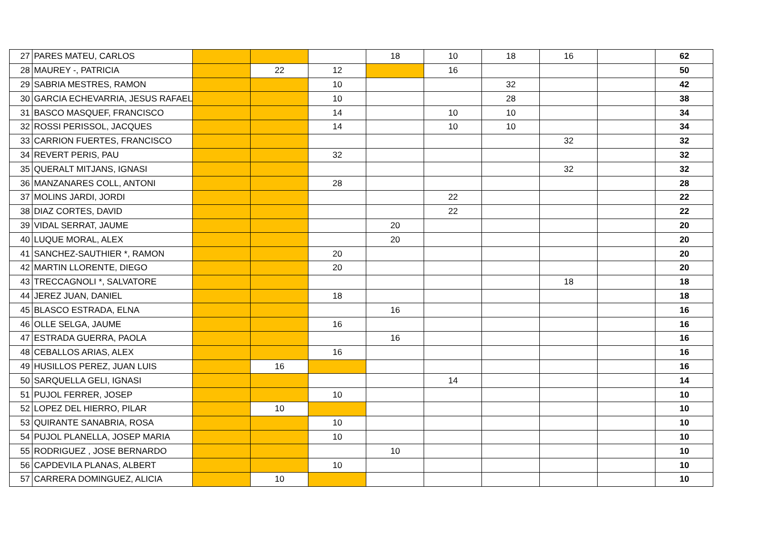| 27 | PARES MATEU, CARLOS | | | | 18 | 10 | 18 | 16 | | 62 |
| 28 | MAUREY -, PATRICIA | | 22 | 12 | | 16 | | | | 50 |
| 29 | SABRIA MESTRES, RAMON | | | 10 | | | 32 | | | 42 |
| 30 | GARCIA ECHEVARRIA, JESUS RAFAEL | | | 10 | | | 28 | | | 38 |
| 31 | BASCO MASQUEF, FRANCISCO | | | 14 | | 10 | 10 | | | 34 |
| 32 | ROSSI PERISSOL, JACQUES | | | 14 | | 10 | 10 | | | 34 |
| 33 | CARRION FUERTES, FRANCISCO | | | | | | | 32 | | 32 |
| 34 | REVERT PERIS, PAU | | | 32 | | | | | | 32 |
| 35 | QUERALT MITJANS, IGNASI | | | | | | | 32 | | 32 |
| 36 | MANZANARES COLL, ANTONI | | | 28 | | | | | | 28 |
| 37 | MOLINS JARDI, JORDI | | | | | 22 | | | | 22 |
| 38 | DIAZ CORTES, DAVID | | | | | 22 | | | | 22 |
| 39 | VIDAL SERRAT, JAUME | | | | 20 | | | | | 20 |
| 40 | LUQUE MORAL, ALEX | | | | 20 | | | | | 20 |
| 41 | SANCHEZ-SAUTHIER *, RAMON | | | 20 | | | | | | 20 |
| 42 | MARTIN LLORENTE, DIEGO | | | 20 | | | | | | 20 |
| 43 | TRECCAGNOLI *, SALVATORE | | | | | | | 18 | | 18 |
| 44 | JEREZ JUAN, DANIEL | | | 18 | | | | | | 18 |
| 45 | BLASCO ESTRADA, ELNA | | | | 16 | | | | | 16 |
| 46 | OLLE SELGA, JAUME | | | 16 | | | | | | 16 |
| 47 | ESTRADA GUERRA, PAOLA | | | | 16 | | | | | 16 |
| 48 | CEBALLOS ARIAS, ALEX | | | 16 | | | | | | 16 |
| 49 | HUSILLOS PEREZ, JUAN LUIS | | 16 | | | | | | | 16 |
| 50 | SARQUELLA GELI, IGNASI | | | | | 14 | | | | 14 |
| 51 | PUJOL FERRER, JOSEP | | | 10 | | | | | | 10 |
| 52 | LOPEZ DEL HIERRO, PILAR | | 10 | | | | | | | 10 |
| 53 | QUIRANTE SANABRIA, ROSA | | | 10 | | | | | | 10 |
| 54 | PUJOL PLANELLA, JOSEP MARIA | | | 10 | | | | | | 10 |
| 55 | RODRIGUEZ , JOSE BERNARDO | | | | 10 | | | | | 10 |
| 56 | CAPDEVILA PLANAS, ALBERT | | | 10 | | | | | | 10 |
| 57 | CARRERA DOMINGUEZ, ALICIA | | 10 | | | | | | | 10 |